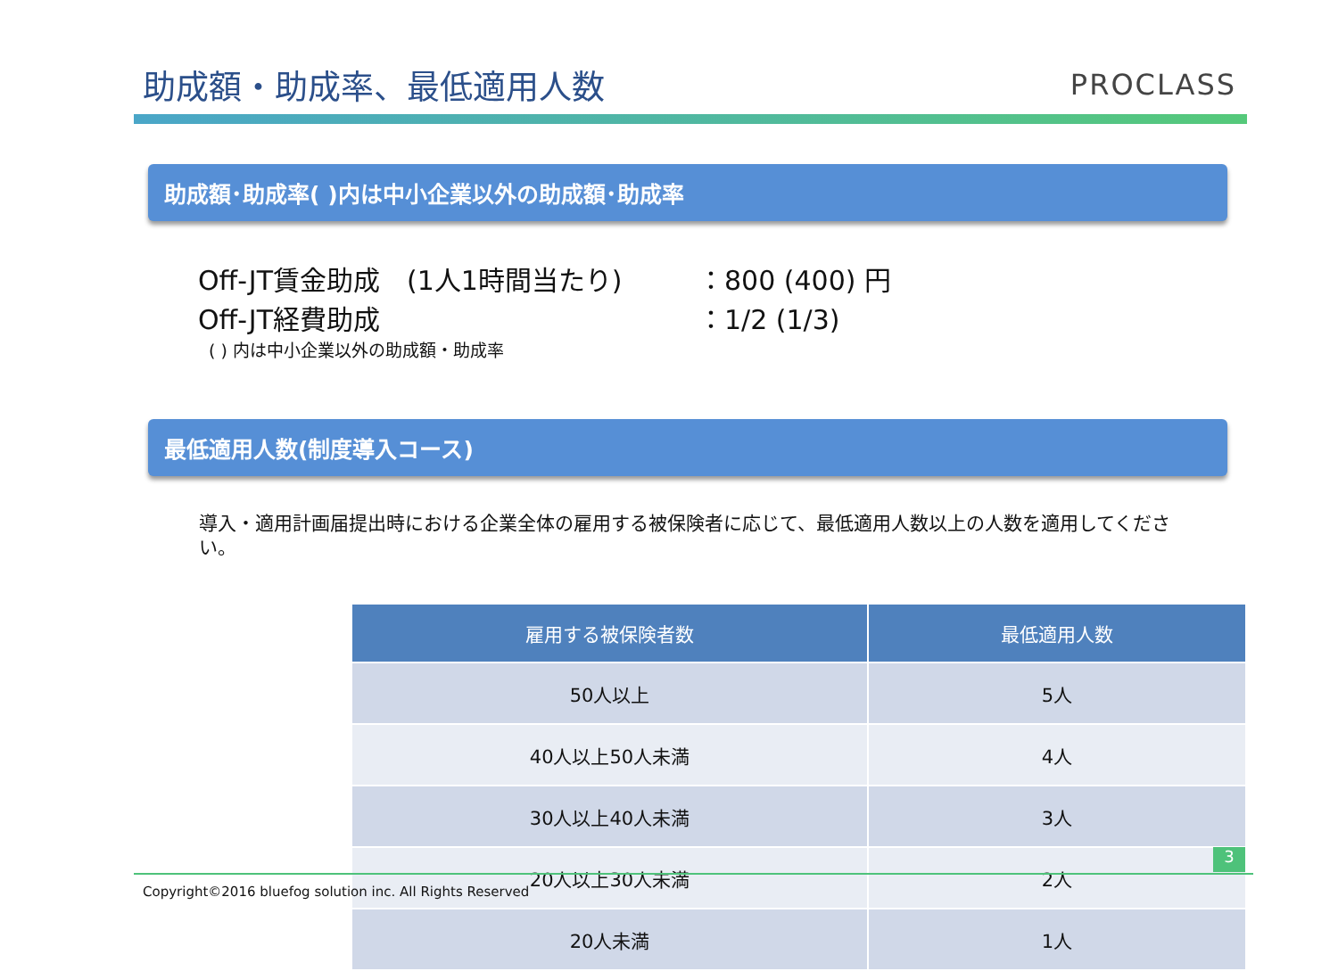助成額・助成率、最低適用人数
PROCLASS
助成額･助成率( )内は中小企業以外の助成額･助成率
Off-JT賃金助成　(1人1時間当たり) ：800 (400) 円
Off-JT経費助成 ：1/2 (1/3)
( ) 内は中小企業以外の助成額・助成率
最低適用人数(制度導入コース)
導入・適用計画届提出時における企業全体の雇用する被保険者に応じて、最低適用人数以上の人数を適用してください。
| 雇用する被保険者数 | 最低適用人数 |
| --- | --- |
| 50人以上 | 5人 |
| 40人以上50人未満 | 4人 |
| 30人以上40人未満 | 3人 |
| 20人以上30人未満 | 2人 |
| 20人未満 | 1人 |
3
Copyright©2016 bluefog solution inc. All Rights Reserved